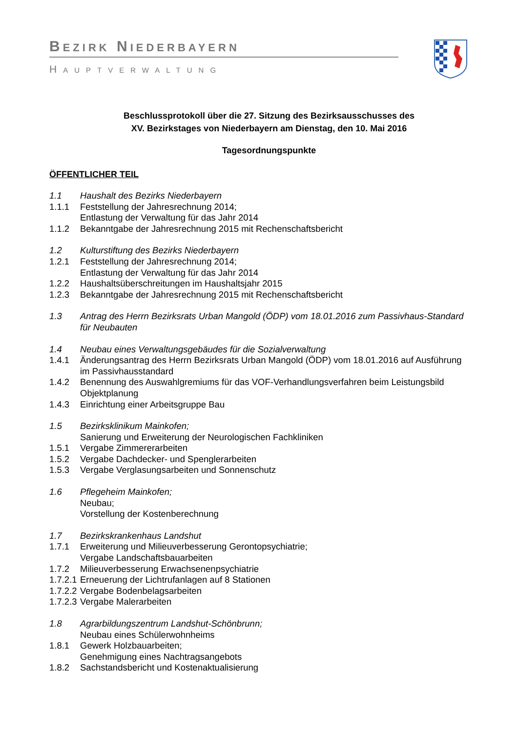BEZIRK NIEDERBAYERN
HAUPTVERWALTUNG
Beschlussprotokoll über die 27. Sitzung des Bezirksausschusses des
XV. Bezirkstages von Niederbayern am Dienstag, den 10. Mai 2016
Tagesordnungspunkte
ÖFFENTLICHER TEIL
1.1 Haushalt des Bezirks Niederbayern
1.1.1 Feststellung der Jahresrechnung 2014;
Entlastung der Verwaltung für das Jahr 2014
1.1.2 Bekanntgabe der Jahresrechnung 2015 mit Rechenschaftsbericht
1.2 Kulturstiftung des Bezirks Niederbayern
1.2.1 Feststellung der Jahresrechnung 2014;
Entlastung der Verwaltung für das Jahr 2014
1.2.2 Haushaltsüberschreitungen im Haushaltsjahr 2015
1.2.3 Bekanntgabe der Jahresrechnung 2015 mit Rechenschaftsbericht
1.3 Antrag des Herrn Bezirksrats Urban Mangold (ÖDP) vom 18.01.2016 zum Passivhaus-Standard für Neubauten
1.4 Neubau eines Verwaltungsgebäudes für die Sozialverwaltung
1.4.1 Änderungsantrag des Herrn Bezirksrats Urban Mangold (ÖDP) vom 18.01.2016 auf Ausführung im Passivhausstandard
1.4.2 Benennung des Auswahlgremiums für das VOF-Verhandlungsverfahren beim Leistungsbild Objektplanung
1.4.3 Einrichtung einer Arbeitsgruppe Bau
1.5 Bezirksklinikum Mainkofen;
Sanierung und Erweiterung der Neurologischen Fachkliniken
1.5.1 Vergabe Zimmererarbeiten
1.5.2 Vergabe Dachdecker- und Spenglerarbeiten
1.5.3 Vergabe Verglasungsarbeiten und Sonnenschutz
1.6 Pflegeheim Mainkofen;
Neubau;
Vorstellung der Kostenberechnung
1.7 Bezirkskrankenhaus Landshut
1.7.1 Erweiterung und Milieuverbesserung Gerontopsychiatrie;
Vergabe Landschaftsbauarbeiten
1.7.2 Milieuverbesserung Erwachsenenpsychiatrie
1.7.2.1 Erneuerung der Lichtrufanlagen auf 8 Stationen
1.7.2.2 Vergabe Bodenbelagsarbeiten
1.7.2.3 Vergabe Malerarbeiten
1.8 Agrarbildungszentrum Landshut-Schönbrunn;
Neubau eines Schülerwohnheims
1.8.1 Gewerk Holzbauarbeiten;
Genehmigung eines Nachtragsangebots
1.8.2 Sachstandsbericht und Kostenaktualisierung